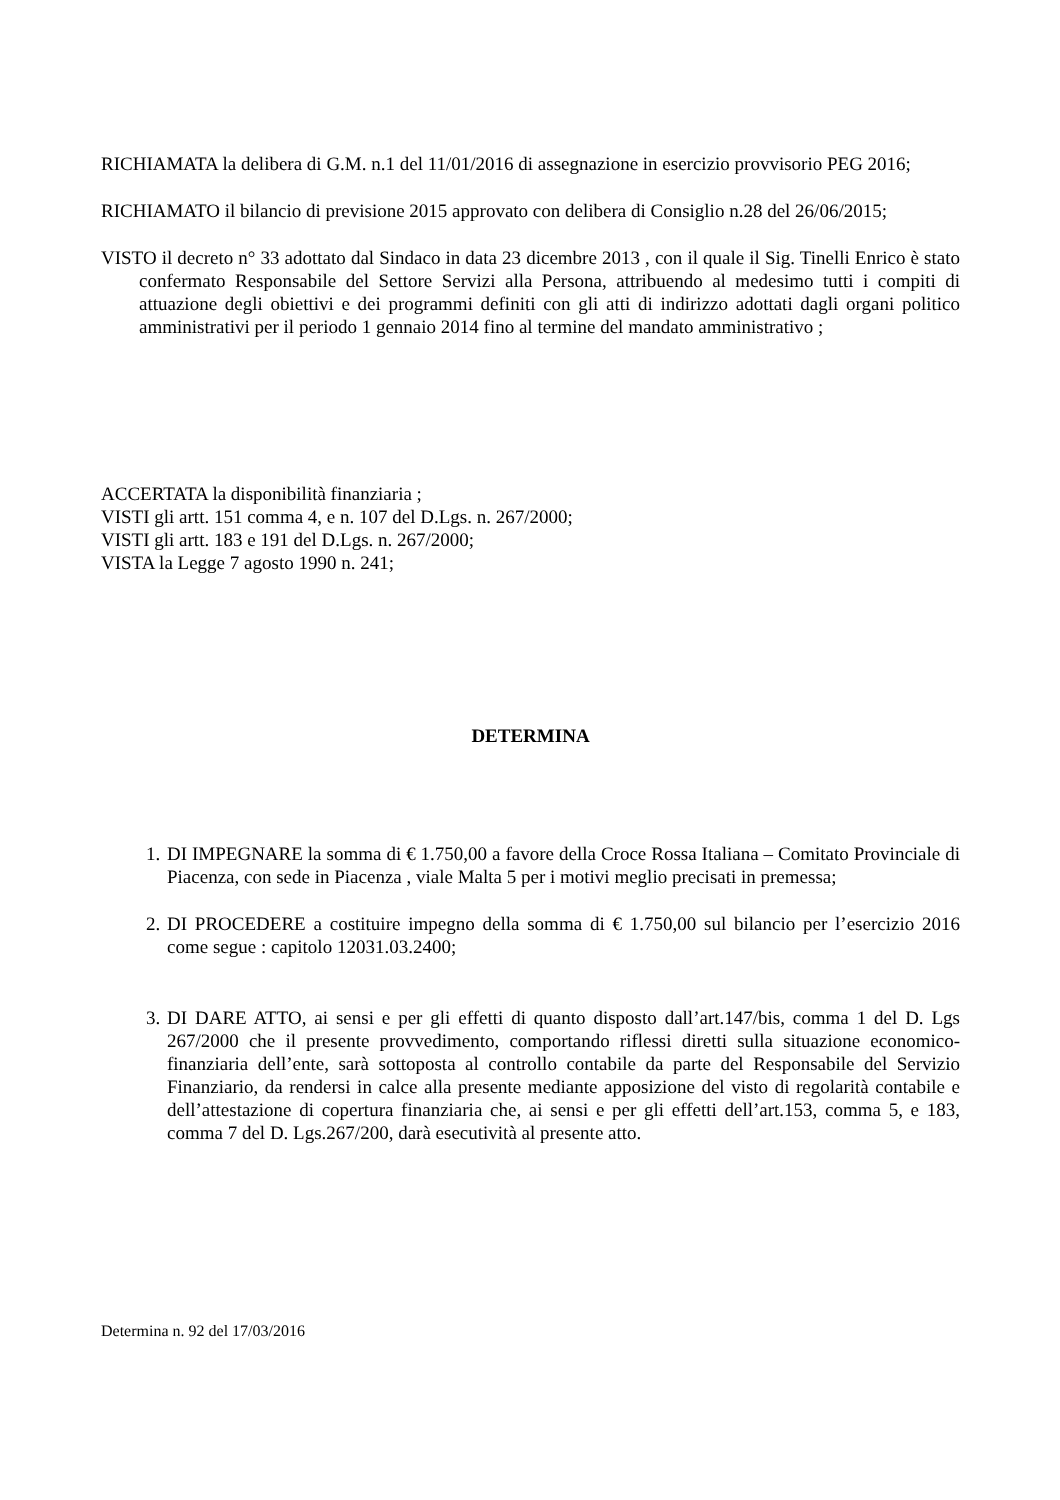RICHIAMATA la delibera di G.M. n.1 del 11/01/2016 di assegnazione in esercizio provvisorio PEG 2016;
RICHIAMATO il bilancio di previsione 2015 approvato con delibera di Consiglio n.28 del 26/06/2015;
VISTO il decreto n° 33 adottato dal Sindaco in data 23 dicembre 2013 , con il quale il Sig. Tinelli Enrico è stato confermato Responsabile del Settore Servizi alla Persona, attribuendo al medesimo tutti i compiti di attuazione degli obiettivi e dei programmi definiti con gli atti di indirizzo adottati dagli organi politico amministrativi per il periodo 1 gennaio 2014 fino al termine del mandato amministrativo ;
ACCERTATA la disponibilità finanziaria ;
VISTI gli artt. 151 comma 4, e n. 107 del D.Lgs. n. 267/2000;
VISTI gli artt. 183 e 191 del D.Lgs. n. 267/2000;
VISTA la Legge 7 agosto 1990 n. 241;
DETERMINA
1. DI IMPEGNARE la somma di € 1.750,00 a favore della Croce Rossa Italiana – Comitato Provinciale di Piacenza, con sede in Piacenza , viale Malta 5 per i motivi meglio precisati in premessa;
2. DI PROCEDERE a costituire impegno della somma di € 1.750,00 sul bilancio per l’esercizio 2016 come segue : capitolo 12031.03.2400;
3. DI DARE ATTO, ai sensi e per gli effetti di quanto disposto dall’art.147/bis, comma 1 del D. Lgs 267/2000 che il presente provvedimento, comportando riflessi diretti sulla situazione economico-finanziaria dell’ente, sarà sottoposta al controllo contabile da parte del Responsabile del Servizio Finanziario, da rendersi in calce alla presente mediante apposizione del visto di regolarità contabile e dell’attestazione di copertura finanziaria che, ai sensi e per gli effetti dell’art.153, comma 5, e 183, comma 7 del D. Lgs.267/200, darà esecutività al presente atto.
Determina n. 92 del 17/03/2016